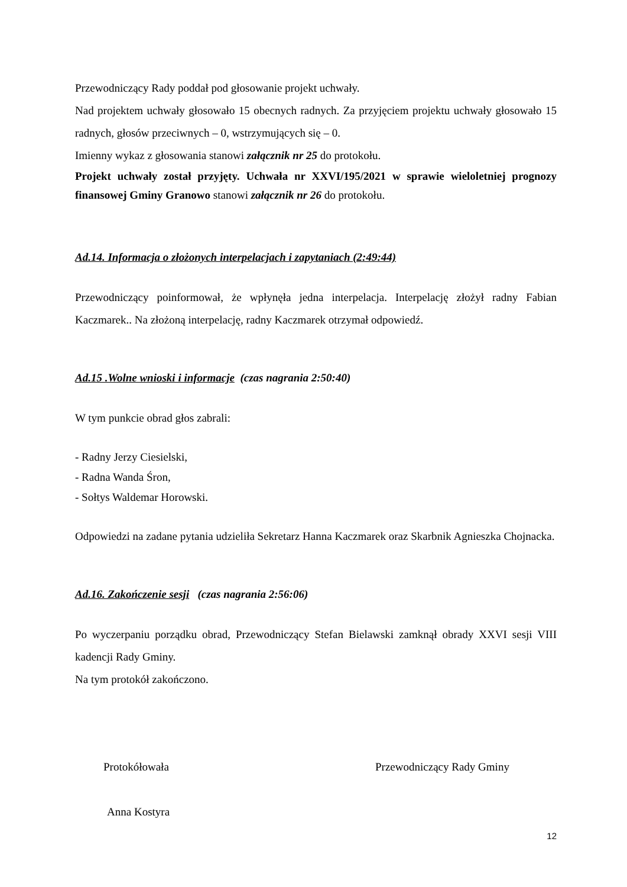Przewodniczący Rady poddał pod głosowanie projekt uchwały.
Nad projektem uchwały głosowało 15 obecnych radnych. Za przyjęciem projektu uchwały głosowało 15 radnych, głosów przeciwnych – 0, wstrzymujących się – 0.
Imienny wykaz z głosowania stanowi załącznik nr 25 do protokołu.
Projekt uchwały został przyjęty. Uchwała nr XXVI/195/2021 w sprawie wieloletniej prognozy finansowej Gminy Granowo stanowi załącznik nr 26 do protokołu.
Ad.14. Informacja o złożonych interpelacjach i zapytaniach (2:49:44)
Przewodniczący poinformował, że wpłynęła jedna interpelacja. Interpelację złożył radny Fabian Kaczmarek.. Na złożoną interpelację, radny Kaczmarek otrzymał odpowiedź.
Ad.15 .Wolne wnioski i informacje (czas nagrania 2:50:40)
W tym punkcie obrad głos zabrali:
- Radny Jerzy Ciesielski,
- Radna Wanda Śron,
- Sołtys Waldemar Horowski.
Odpowiedzi na zadane pytania udzieliła Sekretarz Hanna Kaczmarek oraz Skarbnik Agnieszka Chojnacka.
Ad.16. Zakończenie sesji (czas nagrania 2:56:06)
Po wyczerpaniu porządku obrad, Przewodniczący Stefan Bielawski zamknął obrady XXVI sesji VIII kadencji Rady Gminy.
Na tym protokół zakończono.
Protokółowała
Anna Kostyra
Przewodniczący Rady Gminy
12